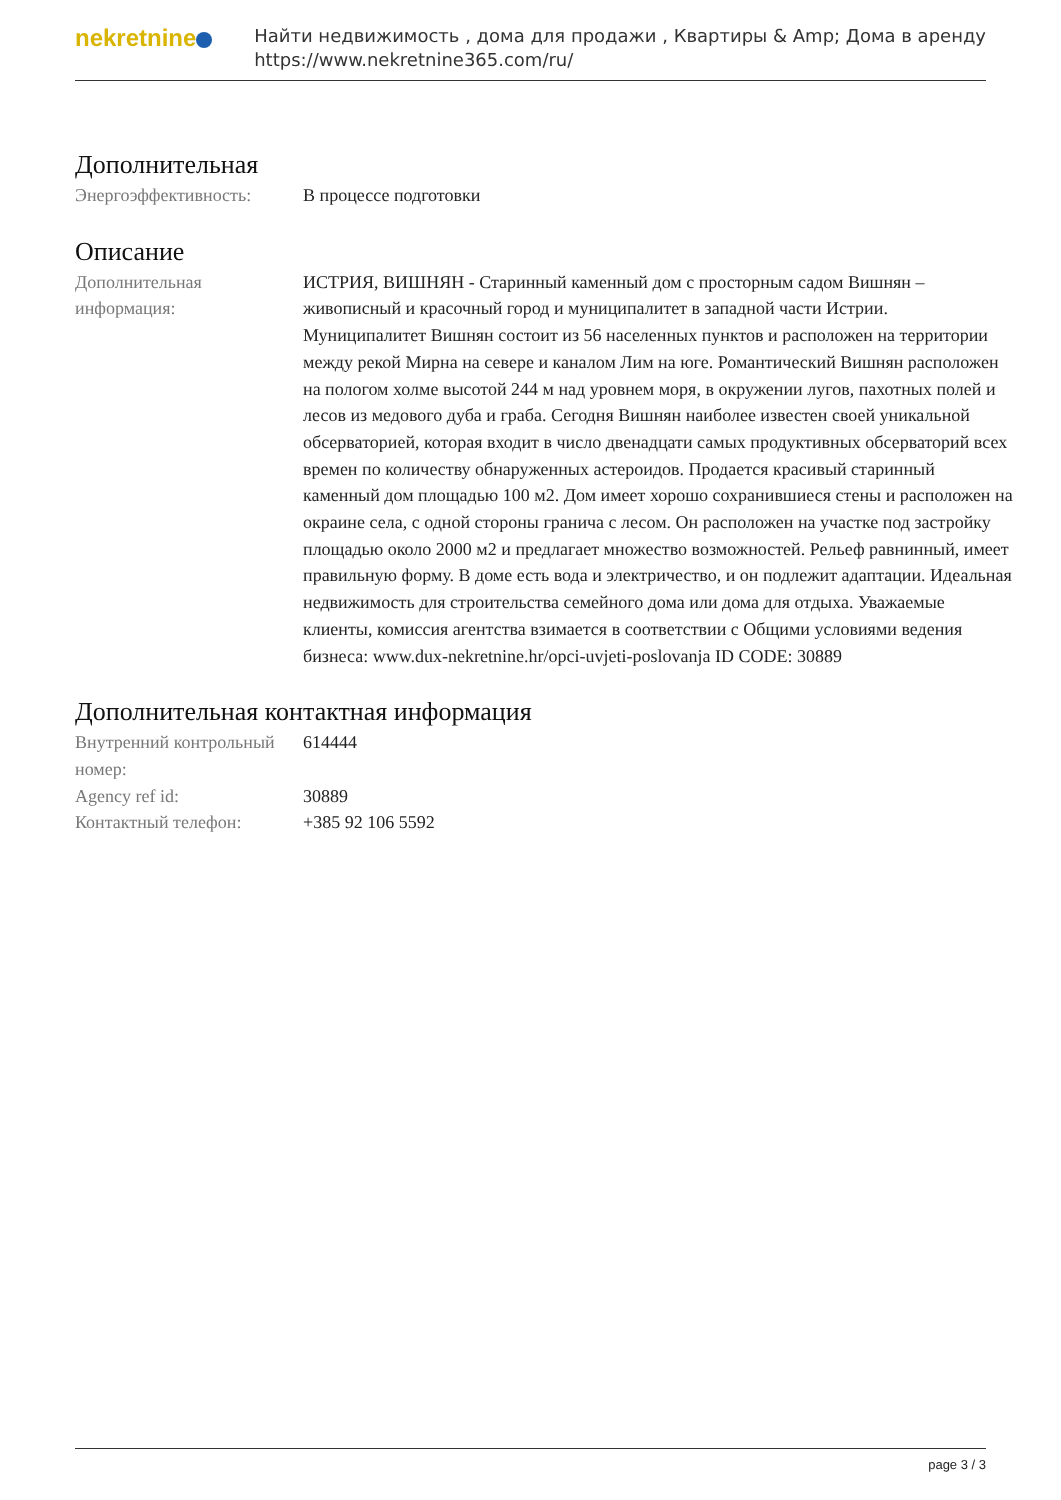nekretnine
Найти недвижимость , дома для продажи , Квартиры & Amp; Дома в аренду
https://www.nekretnine365.com/ru/
Дополнительная
| Энергоэффективность: | В процессе подготовки |
Описание
| Дополнительная информация: | ИСТРИЯ, ВИШНЯН - Старинный каменный дом с просторным садом Вишнян – живописный и красочный город и муниципалитет в западной части Истрии. Муниципалитет Вишнян состоит из 56 населенных пунктов и расположен на территории между рекой Мирна на севере и каналом Лим на юге. Романтический Вишнян расположен на пологом холме высотой 244 м над уровнем моря, в окружении лугов, пахотных полей и лесов из медового дуба и граба. Сегодня Вишнян наиболее известен своей уникальной обсерваторией, которая входит в число двенадцати самых продуктивных обсерваторий всех времен по количеству обнаруженных астероидов. Продается красивый старинный каменный дом площадью 100 м2. Дом имеет хорошо сохранившиеся стены и расположен на окраине села, с одной стороны гранича с лесом. Он расположен на участке под застройку площадью около 2000 м2 и предлагает множество возможностей. Рельеф равнинный, имеет правильную форму. В доме есть вода и электричество, и он подлежит адаптации. Идеальная недвижимость для строительства семейного дома или дома для отдыха. Уважаемые клиенты, комиссия агентства взимается в соответствии с Общими условиями ведения бизнеса: www.dux-nekretnine.hr/opci-uvjeti-poslovanja ID CODE: 30889 |
Дополнительная контактная информация
| Внутренний контрольный номер: | 614444 |
| Agency ref id: | 30889 |
| Контактный телефон: | +385 92 106 5592 |
page 3 / 3